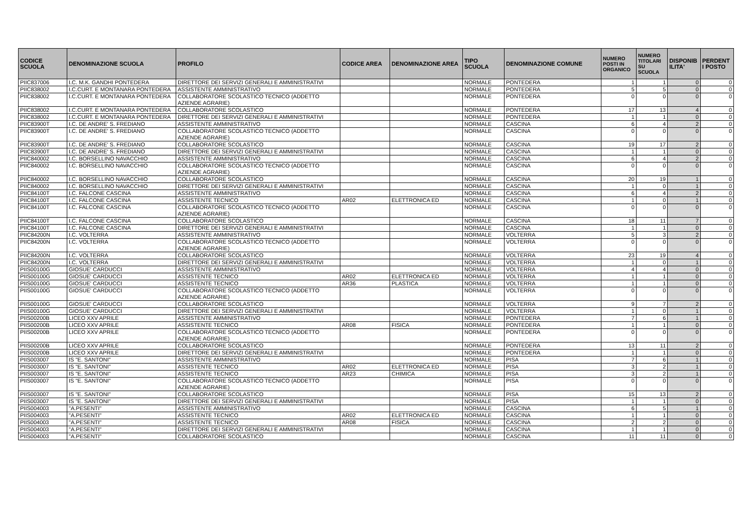| CODICE SCUOLA | DENOMINAZIONE SCUOLA | PROFILO | CODICE AREA | DENOMINAZIONE AREA | TIPO SCUOLA | DENOMINAZIONE COMUNE | NUMERO POSTI IN ORGANICO | NUMERO TITOLARI SU SCUOLA | DISPONIB ILITA' | PERDENT I POSTO |
| --- | --- | --- | --- | --- | --- | --- | --- | --- | --- | --- |
| PIIC837006 | I.C. M.K. GANDHI PONTEDERA | DIRETTORE DEI SERVIZI GENERALI E AMMINISTRATIVI | | | NORMALE | PONTEDERA | 1 | 1 | 0 | 0 |
| PIIC838002 | I.C.CURT. E MONTANARA PONTEDERA | ASSISTENTE AMMINISTRATIVO | | | NORMALE | PONTEDERA | 5 | 5 | 0 | 0 |
| PIIC838002 | I.C.CURT. E MONTANARA PONTEDERA | COLLABORATORE SCOLASTICO TECNICO (ADDETTO AZIENDE AGRARIE) | | | NORMALE | PONTEDERA | 0 | 0 | 0 | 0 |
| PIIC838002 | I.C.CURT. E MONTANARA PONTEDERA | COLLABORATORE SCOLASTICO | | | NORMALE | PONTEDERA | 17 | 13 | 4 | 0 |
| PIIC838002 | I.C.CURT. E MONTANARA PONTEDERA | DIRETTORE DEI SERVIZI GENERALI E AMMINISTRATIVI | | | NORMALE | PONTEDERA | 1 | 1 | 0 | 0 |
| PIIC83900T | I.C. DE ANDRE' S. FREDIANO | ASSISTENTE AMMINISTRATIVO | | | NORMALE | CASCINA | 6 | 4 | 2 | 0 |
| PIIC83900T | I.C. DE ANDRE' S. FREDIANO | COLLABORATORE SCOLASTICO TECNICO (ADDETTO AZIENDE AGRARIE) | | | NORMALE | CASCINA | 0 | 0 | 0 | 0 |
| PIIC83900T | I.C. DE ANDRE' S. FREDIANO | COLLABORATORE SCOLASTICO | | | NORMALE | CASCINA | 19 | 17 | 2 | 0 |
| PIIC83900T | I.C. DE ANDRE' S. FREDIANO | DIRETTORE DEI SERVIZI GENERALI E AMMINISTRATIVI | | | NORMALE | CASCINA | 1 | 1 | 0 | 0 |
| PIIC840002 | I.C. BORSELLINO NAVACCHIO | ASSISTENTE AMMINISTRATIVO | | | NORMALE | CASCINA | 6 | 4 | 2 | 0 |
| PIIC840002 | I.C. BORSELLINO NAVACCHIO | COLLABORATORE SCOLASTICO TECNICO (ADDETTO AZIENDE AGRARIE) | | | NORMALE | CASCINA | 0 | 0 | 0 | 0 |
| PIIC840002 | I.C. BORSELLINO NAVACCHIO | COLLABORATORE SCOLASTICO | | | NORMALE | CASCINA | 20 | 19 | 1 | 0 |
| PIIC840002 | I.C. BORSELLINO NAVACCHIO | DIRETTORE DEI SERVIZI GENERALI E AMMINISTRATIVI | | | NORMALE | CASCINA | 1 | 0 | 1 | 0 |
| PIIC84100T | I.C. FALCONE CASCINA | ASSISTENTE AMMINISTRATIVO | | | NORMALE | CASCINA | 6 | 4 | 2 | 0 |
| PIIC84100T | I.C. FALCONE CASCINA | ASSISTENTE TECNICO | AR02 | ELETTRONICA ED | NORMALE | CASCINA | 1 | 0 | 1 | 0 |
| PIIC84100T | I.C. FALCONE CASCINA | COLLABORATORE SCOLASTICO TECNICO (ADDETTO AZIENDE AGRARIE) | | | NORMALE | CASCINA | 0 | 0 | 0 | 0 |
| PIIC84100T | I.C. FALCONE CASCINA | COLLABORATORE SCOLASTICO | | | NORMALE | CASCINA | 18 | 11 | 7 | 0 |
| PIIC84100T | I.C. FALCONE CASCINA | DIRETTORE DEI SERVIZI GENERALI E AMMINISTRATIVI | | | NORMALE | CASCINA | 1 | 1 | 0 | 0 |
| PIIC84200N | I.C. VOLTERRA | ASSISTENTE AMMINISTRATIVO | | | NORMALE | VOLTERRA | 5 | 3 | 2 | 0 |
| PIIC84200N | I.C. VOLTERRA | COLLABORATORE SCOLASTICO TECNICO (ADDETTO AZIENDE AGRARIE) | | | NORMALE | VOLTERRA | 0 | 0 | 0 | 0 |
| PIIC84200N | I.C. VOLTERRA | COLLABORATORE SCOLASTICO | | | NORMALE | VOLTERRA | 23 | 19 | 4 | 0 |
| PIIC84200N | I.C. VOLTERRA | DIRETTORE DEI SERVIZI GENERALI E AMMINISTRATIVI | | | NORMALE | VOLTERRA | 1 | 0 | 1 | 0 |
| PIIS00100G | GIOSUE' CARDUCCI | ASSISTENTE AMMINISTRATIVO | | | NORMALE | VOLTERRA | 4 | 4 | 0 | 0 |
| PIIS00100G | GIOSUE' CARDUCCI | ASSISTENTE TECNICO | AR02 | ELETTRONICA ED | NORMALE | VOLTERRA | 1 | 1 | 0 | 0 |
| PIIS00100G | GIOSUE' CARDUCCI | ASSISTENTE TECNICO | AR36 | PLASTICA | NORMALE | VOLTERRA | 1 | 1 | 0 | 0 |
| PIIS00100G | GIOSUE' CARDUCCI | COLLABORATORE SCOLASTICO TECNICO (ADDETTO AZIENDE AGRARIE) | | | NORMALE | VOLTERRA | 0 | 0 | 0 | 0 |
| PIIS00100G | GIOSUE' CARDUCCI | COLLABORATORE SCOLASTICO | | | NORMALE | VOLTERRA | 9 | 7 | 2 | 0 |
| PIIS00100G | GIOSUE' CARDUCCI | DIRETTORE DEI SERVIZI GENERALI E AMMINISTRATIVI | | | NORMALE | VOLTERRA | 1 | 0 | 1 | 0 |
| PIIS00200B | LICEO XXV APRILE | ASSISTENTE AMMINISTRATIVO | | | NORMALE | PONTEDERA | 7 | 6 | 1 | 0 |
| PIIS00200B | LICEO XXV APRILE | ASSISTENTE TECNICO | AR08 | FISICA | NORMALE | PONTEDERA | 1 | 1 | 0 | 0 |
| PIIS00200B | LICEO XXV APRILE | COLLABORATORE SCOLASTICO TECNICO (ADDETTO AZIENDE AGRARIE) | | | NORMALE | PONTEDERA | 0 | 0 | 0 | 0 |
| PIIS00200B | LICEO XXV APRILE | COLLABORATORE SCOLASTICO | | | NORMALE | PONTEDERA | 13 | 11 | 2 | 0 |
| PIIS00200B | LICEO XXV APRILE | DIRETTORE DEI SERVIZI GENERALI E AMMINISTRATIVI | | | NORMALE | PONTEDERA | 1 | 1 | 0 | 0 |
| PIIS003007 | IS "E. SANTONI" | ASSISTENTE AMMINISTRATIVO | | | NORMALE | PISA | 7 | 6 | 1 | 0 |
| PIIS003007 | IS "E. SANTONI" | ASSISTENTE TECNICO | AR02 | ELETTRONICA ED | NORMALE | PISA | 3 | 2 | 1 | 0 |
| PIIS003007 | IS "E. SANTONI" | ASSISTENTE TECNICO | AR23 | CHIMICA | NORMALE | PISA | 3 | 2 | 1 | 0 |
| PIIS003007 | IS "E. SANTONI" | COLLABORATORE SCOLASTICO TECNICO (ADDETTO AZIENDE AGRARIE) | | | NORMALE | PISA | 0 | 0 | 0 | 0 |
| PIIS003007 | IS "E. SANTONI" | COLLABORATORE SCOLASTICO | | | NORMALE | PISA | 15 | 13 | 2 | 0 |
| PIIS003007 | IS "E. SANTONI" | DIRETTORE DEI SERVIZI GENERALI E AMMINISTRATIVI | | | NORMALE | PISA | 1 | 1 | 0 | 0 |
| PIIS004003 | "A.PESENTI" | ASSISTENTE AMMINISTRATIVO | | | NORMALE | CASCINA | 6 | 5 | 1 | 0 |
| PIIS004003 | "A.PESENTI" | ASSISTENTE TECNICO | AR02 | ELETTRONICA ED | NORMALE | CASCINA | 1 | 1 | 0 | 0 |
| PIIS004003 | "A.PESENTI" | ASSISTENTE TECNICO | AR08 | FISICA | NORMALE | CASCINA | 2 | 2 | 0 | 0 |
| PIIS004003 | "A.PESENTI" | DIRETTORE DEI SERVIZI GENERALI E AMMINISTRATIVI | | | NORMALE | CASCINA | 1 | 1 | 0 | 0 |
| PIIS004003 | "A.PESENTI" | COLLABORATORE SCOLASTICO | | | NORMALE | CASCINA | 11 | 11 | 0 | 0 |